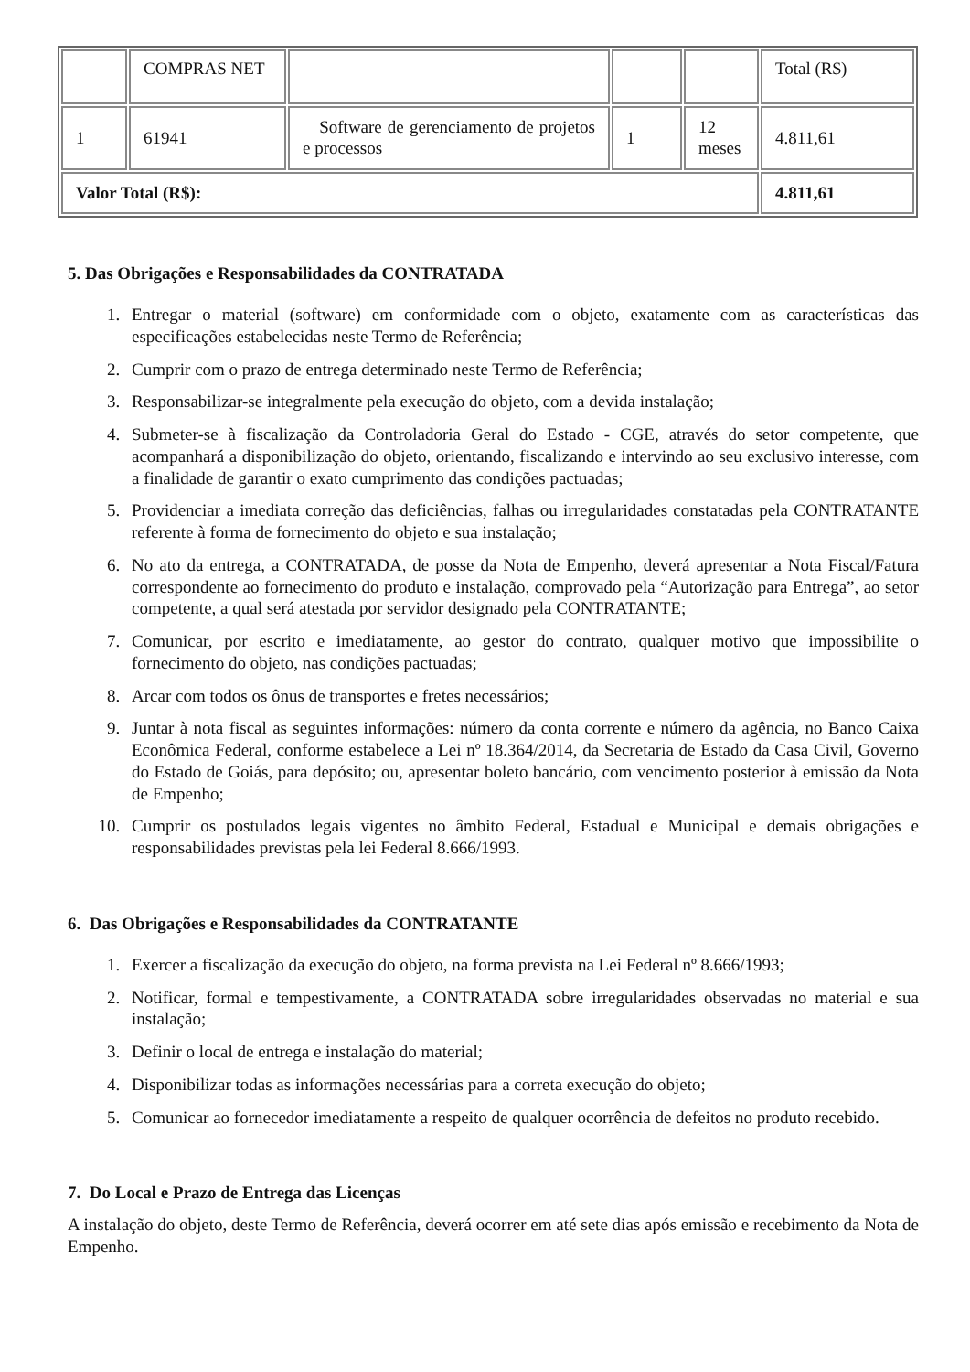| | COMPRAS NET | | | | Total (R$) |
| 1 | 61941 | Software de gerenciamento de projetos e processos | 1 | 12 meses | 4.811,61 |
| Valor Total (R$): | | | | | 4.811,61 |
5. Das Obrigações e Responsabilidades da CONTRATADA
1. Entregar o material (software) em conformidade com o objeto, exatamente com as características das especificações estabelecidas neste Termo de Referência;
2. Cumprir com o prazo de entrega determinado neste Termo de Referência;
3. Responsabilizar-se integralmente pela execução do objeto, com a devida instalação;
4. Submeter-se à fiscalização da Controladoria Geral do Estado - CGE, através do setor competente, que acompanhará a disponibilização do objeto, orientando, fiscalizando e intervindo ao seu exclusivo interesse, com a finalidade de garantir o exato cumprimento das condições pactuadas;
5. Providenciar a imediata correção das deficiências, falhas ou irregularidades constatadas pela CONTRATANTE referente à forma de fornecimento do objeto e sua instalação;
6. No ato da entrega, a CONTRATADA, de posse da Nota de Empenho, deverá apresentar a Nota Fiscal/Fatura correspondente ao fornecimento do produto e instalação, comprovado pela “Autorização para Entrega”, ao setor competente, a qual será atestada por servidor designado pela CONTRATANTE;
7. Comunicar, por escrito e imediatamente, ao gestor do contrato, qualquer motivo que impossibilite o fornecimento do objeto, nas condições pactuadas;
8. Arcar com todos os ônus de transportes e fretes necessários;
9. Juntar à nota fiscal as seguintes informações: número da conta corrente e número da agência, no Banco Caixa Econômica Federal, conforme estabelece a Lei nº 18.364/2014, da Secretaria de Estado da Casa Civil, Governo do Estado de Goiás, para depósito; ou, apresentar boleto bancário, com vencimento posterior à emissão da Nota de Empenho;
10. Cumprir os postulados legais vigentes no âmbito Federal, Estadual e Municipal e demais obrigações e responsabilidades previstas pela lei Federal 8.666/1993.
6. Das Obrigações e Responsabilidades da CONTRATANTE
1. Exercer a fiscalização da execução do objeto, na forma prevista na Lei Federal nº 8.666/1993;
2. Notificar, formal e tempestivamente, a CONTRATADA sobre irregularidades observadas no material e sua instalação;
3. Definir o local de entrega e instalação do material;
4. Disponibilizar todas as informações necessárias para a correta execução do objeto;
5. Comunicar ao fornecedor imediatamente a respeito de qualquer ocorrência de defeitos no produto recebido.
7. Do Local e Prazo de Entrega das Licenças
A instalação do objeto, deste Termo de Referência, deverá ocorrer em até sete dias após emissão e recebimento da Nota de Empenho.